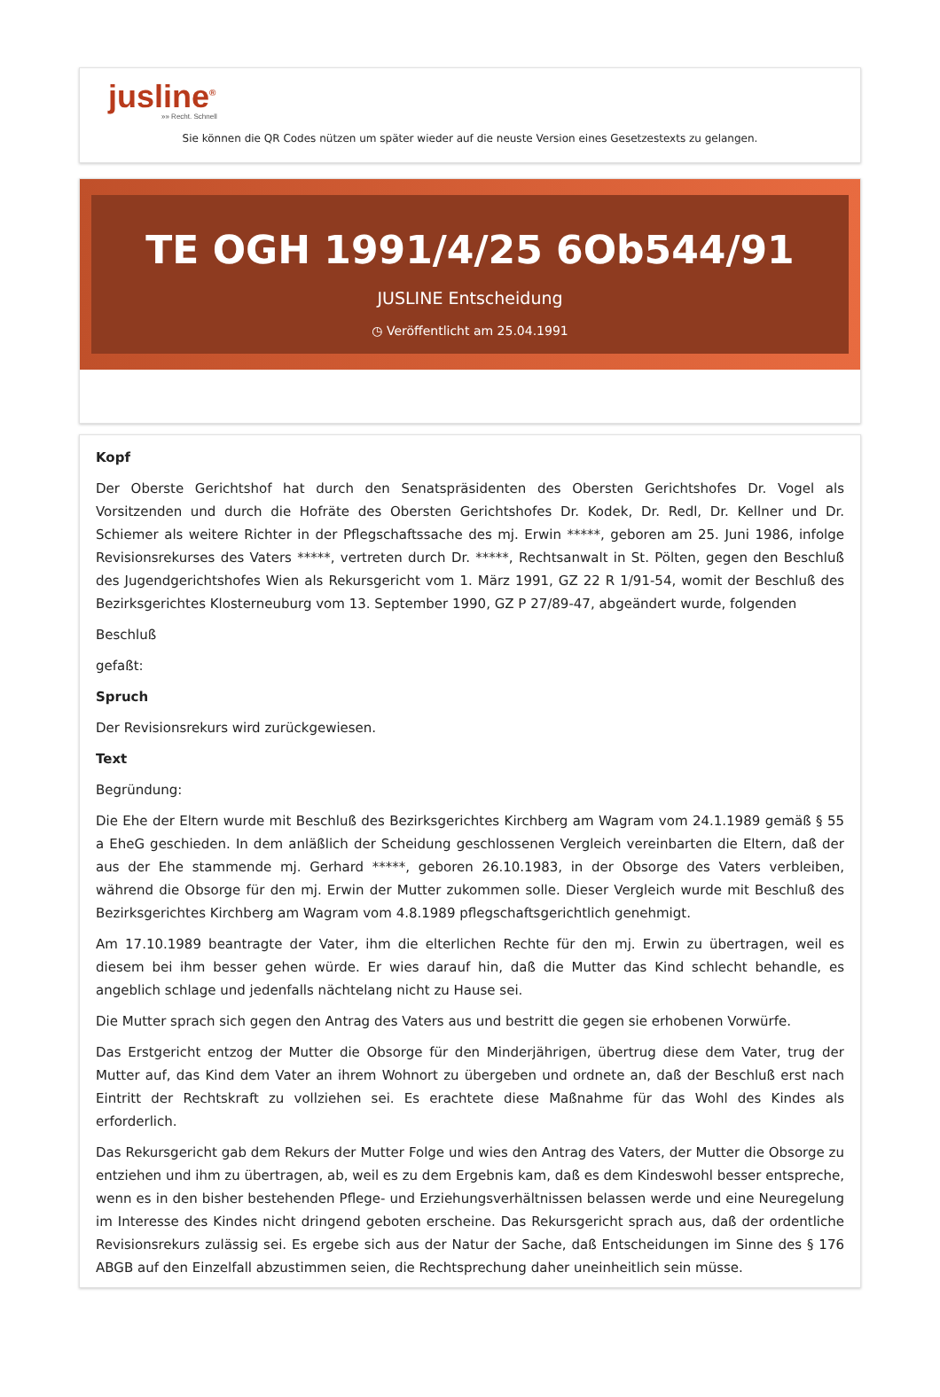jusline<sup>®</sup>
»» Recht. Schnell
Sie können die QR Codes nützen um später wieder auf die neuste Version eines Gesetzestexts zu gelangen.
TE OGH 1991/4/25 6Ob544/91
JUSLINE Entscheidung
◷ Veröffentlicht am 25.04.1991
Kopf
Der Oberste Gerichtshof hat durch den Senatspräsidenten des Obersten Gerichtshofes Dr. Vogel als Vorsitzenden und durch die Hofräte des Obersten Gerichtshofes Dr. Kodek, Dr. Redl, Dr. Kellner und Dr. Schiemer als weitere Richter in der Pflegschaftssache des mj. Erwin *****, geboren am 25. Juni 1986, infolge Revisionsrekurses des Vaters *****, vertreten durch Dr. *****, Rechtsanwalt in St. Pölten, gegen den Beschluß des Jugendgerichtshofes Wien als Rekursgericht vom 1. März 1991, GZ 22 R 1/91-54, womit der Beschluß des Bezirksgerichtes Klosterneuburg vom 13. September 1990, GZ P 27/89-47, abgeändert wurde, folgenden
Beschluß
gefaßt:
Spruch
Der Revisionsrekurs wird zurückgewiesen.
Text
Begründung:
Die Ehe der Eltern wurde mit Beschluß des Bezirksgerichtes Kirchberg am Wagram vom 24.1.1989 gemäß § 55 a EheG geschieden. In dem anläßlich der Scheidung geschlossenen Vergleich vereinbarten die Eltern, daß der aus der Ehe stammende mj. Gerhard *****, geboren 26.10.1983, in der Obsorge des Vaters verbleiben, während die Obsorge für den mj. Erwin der Mutter zukommen solle. Dieser Vergleich wurde mit Beschluß des Bezirksgerichtes Kirchberg am Wagram vom 4.8.1989 pflegschaftsgerichtlich genehmigt.
Am 17.10.1989 beantragte der Vater, ihm die elterlichen Rechte für den mj. Erwin zu übertragen, weil es diesem bei ihm besser gehen würde. Er wies darauf hin, daß die Mutter das Kind schlecht behandle, es angeblich schlage und jedenfalls nächtelang nicht zu Hause sei.
Die Mutter sprach sich gegen den Antrag des Vaters aus und bestritt die gegen sie erhobenen Vorwürfe.
Das Erstgericht entzog der Mutter die Obsorge für den Minderjährigen, übertrug diese dem Vater, trug der Mutter auf, das Kind dem Vater an ihrem Wohnort zu übergeben und ordnete an, daß der Beschluß erst nach Eintritt der Rechtskraft zu vollziehen sei. Es erachtete diese Maßnahme für das Wohl des Kindes als erforderlich.
Das Rekursgericht gab dem Rekurs der Mutter Folge und wies den Antrag des Vaters, der Mutter die Obsorge zu entziehen und ihm zu übertragen, ab, weil es zu dem Ergebnis kam, daß es dem Kindeswohl besser entspreche, wenn es in den bisher bestehenden Pflege- und Erziehungsverhältnissen belassen werde und eine Neuregelung im Interesse des Kindes nicht dringend geboten erscheine. Das Rekursgericht sprach aus, daß der ordentliche Revisionsrekurs zulässig sei. Es ergebe sich aus der Natur der Sache, daß Entscheidungen im Sinne des § 176 ABGB auf den Einzelfall abzustimmen seien, die Rechtsprechung daher uneinheitlich sein müsse.